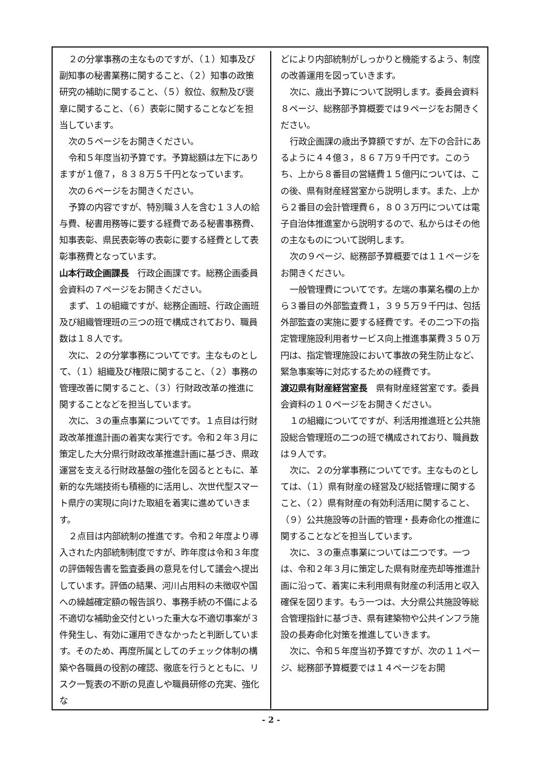２の分掌事務の主なものですが、（１）知事及び副知事の秘書業務に関すること、（２）知事の政策研究の補助に関すること、（５）叙位、叙勲及び褒章に関すること、（６）表彰に関することなどを担当しています。
次の５ページをお開きください。
令和５年度当初予算です。予算総額は左下にありますが１億７，８３８万５千円となっています。
次の６ページをお開きください。
予算の内容ですが、特別職３人を含む１３人の給与費、秘書用務等に要する経費である秘書事務費、知事表彰、県民表彰等の表彰に要する経費として表彰事務費となっています。
山本行政企画課長　行政企画課です。総務企画委員会資料の７ページをお開きください。
まず、１の組織ですが、総務企画班、行政企画班及び組織管理班の三つの班で構成されており、職員数は１８人です。
次に、２の分掌事務についてです。主なものとして、（１）組織及び権限に関すること、（２）事務の管理改善に関すること、（３）行財政改革の推進に関することなどを担当しています。
次に、３の重点事業についてです。１点目は行財政改革推進計画の着実な実行です。令和２年３月に策定した大分県行財政改革推進計画に基づき、県政運営を支える行財政基盤の強化を図るとともに、革新的な先端技術も積極的に活用し、次世代型スマート県庁の実現に向けた取組を着実に進めていきます。
２点目は内部統制の推進です。令和２年度より導入された内部統制制度ですが、昨年度は令和３年度の評価報告書を監査委員の意見を付して議会へ提出しています。評価の結果、河川占用料の未徴収や国への繰越確定額の報告誤り、事務手続の不備による不適切な補助金交付といった重大な不適切事案が３件発生し、有効に運用できなかったと判断しています。そのため、再度所属としてのチェック体制の構築や各職員の役割の確認、徹底を行うとともに、リスク一覧表の不断の見直しや職員研修の充実、強化な
どにより内部統制がしっかりと機能するよう、制度の改善運用を図っていきます。
次に、歳出予算について説明します。委員会資料８ページ、総務部予算概要では９ページをお開きください。
行政企画課の歳出予算額ですが、左下の合計にあるように４４億３，８６７万９千円です。このうち、上から８番目の営繕費１５億円については、この後、県有財産経営室から説明します。また、上から２番目の会計管理費６，８０３万円については電子自治体推進室から説明するので、私からはその他の主なものについて説明します。
次の９ページ、総務部予算概要では１１ページをお開きください。
一般管理費についてです。左端の事業名欄の上から３番目の外部監査費１，３９５万９千円は、包括外部監査の実施に要する経費です。その二つ下の指定管理施設利用者サービス向上推進事業費３５０万円は、指定管理施設において事故の発生防止など、緊急事案等に対応するための経費です。
渡辺県有財産経営室長　県有財産経営室です。委員会資料の１０ページをお開きください。
１の組織についてですが、利活用推進班と公共施設総合管理班の二つの班で構成されており、職員数は９人です。
次に、２の分掌事務についてです。主なものとしては、（１）県有財産の経営及び総括管理に関すること、（２）県有財産の有効利活用に関すること、（９）公共施設等の計画的管理・長寿命化の推進に関することなどを担当しています。
次に、３の重点事業については二つです。一つは、令和２年３月に策定した県有財産売却等推進計画に沿って、着実に未利用県有財産の利活用と収入確保を図ります。もう一つは、大分県公共施設等総合管理指針に基づき、県有建築物や公共インフラ施設の長寿命化対策を推進していきます。
次に、令和５年度当初予算ですが、次の１１ページ、総務部予算概要では１４ページをお開
- 2 -